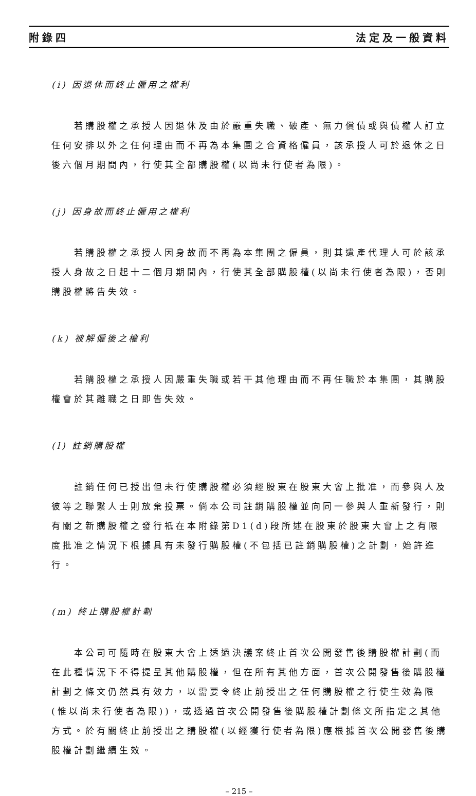附錄四 法定及一般資料
(i) 因退休而終止僱用之權利
若購股權之承授人因退休及由於嚴重失職、破產、無力償債或與債權人訂立任何安排以外之任何理由而不再為本集團之合資格僱員，該承授人可於退休之日後六個月期間內，行使其全部購股權(以尚未行使者為限)。
(j) 因身故而終止僱用之權利
若購股權之承授人因身故而不再為本集團之僱員，則其遺產代理人可於該承授人身故之日起十二個月期間內，行使其全部購股權(以尚未行使者為限)，否則購股權將告失效。
(k) 被解僱後之權利
若購股權之承授人因嚴重失職或若干其他理由而不再任職於本集團，其購股權會於其離職之日即告失效。
(l) 註銷購股權
註銷任何已授出但未行使購股權必須經股東在股東大會上批准，而參與人及彼等之聯繫人士則放棄投票。倘本公司註銷購股權並向同一參與人重新發行，則有關之新購股權之發行衹在本附錄第D1(d)段所述在股東於股東大會上之有限度批准之情況下根據具有未發行購股權(不包括已註銷購股權)之計劃，始許進行。
(m) 終止購股權計劃
本公司可隨時在股東大會上透過決議案終止首次公開發售後購股權計劃(而在此種情況下不得提呈其他購股權，但在所有其他方面，首次公開發售後購股權計劃之條文仍然具有效力，以需要令終止前授出之任何購股權之行使生效為限(惟以尚未行使者為限))，或透過首次公開發售後購股權計劃條文所指定之其他方式。於有關終止前授出之購股權(以經獲行使者為限)應根據首次公開發售後購股權計劃繼續生效。
– 215 –